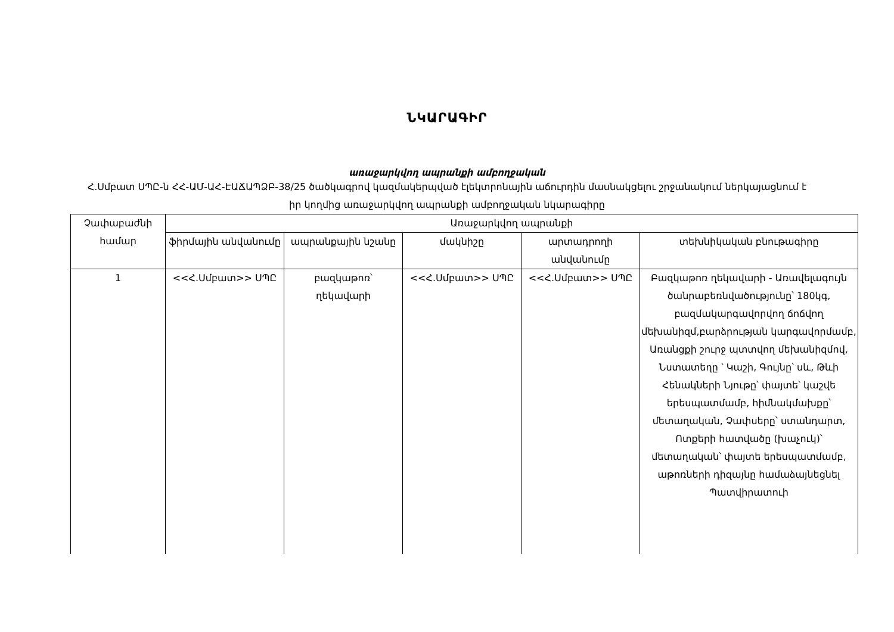ՆԿԱՐԱԳԻՐ
առաջարկվող ապրանքի ամբողջական
Հ.Սմբատ ՍՊԸ-ն ՀՀ-ԱՄ-ԱՀ-ԷԱՃԱՊՁԲ-38/25 ծածկագրով կազմակերպված էլեկտրոնային աճուրդին մասնակցելու շրջանակում ներկայացնում է իր կողմից առաջարկվող ապրանքի ամբողջական նկարագիրը
| Չափաբաժնի համար | Առաջարկվող ապրանքի | | | | |
| | ֆիրմային անվանումը | ապրանքային նշանը | մակնիշը | արտադրողի անվանումը | տեխնիկական բնութագիրը |
| 1 | <<Հ.Սմբատ>> ՍՊԸ | բազկաթոռ՝ ղեկավարի | <<Հ.Սմբատ>> ՍՊԸ | <<Հ.Սմբատ>> ՍՊԸ | Բազկաթոռ ղեկավարի - Առավելագույն ծանրաբեռնվածությունը՝ 180կգ, բազմակարգավորվող ճոճվող մեխանիզմ,բարձրության կարգավորմամբ, Առանցքի շուրջ պտտվող մեխանիզմով, Նստատեղը ՝ Կաշի, Գույնը՝ սև, Թևի Հենակների Նյութը՝ փայտե՝ կաշվե երեսպատմամբ, հիմնակմախքը՝ մետաղական, Չափսերը՝ ստանդարտ, Ոտքերի հատվածը (խաչուկ)՝ մետաղական՝ փայտե երեսպատմամբ, աթոռների դիզայնը համաձայնեցնել Պատվիրատուի |